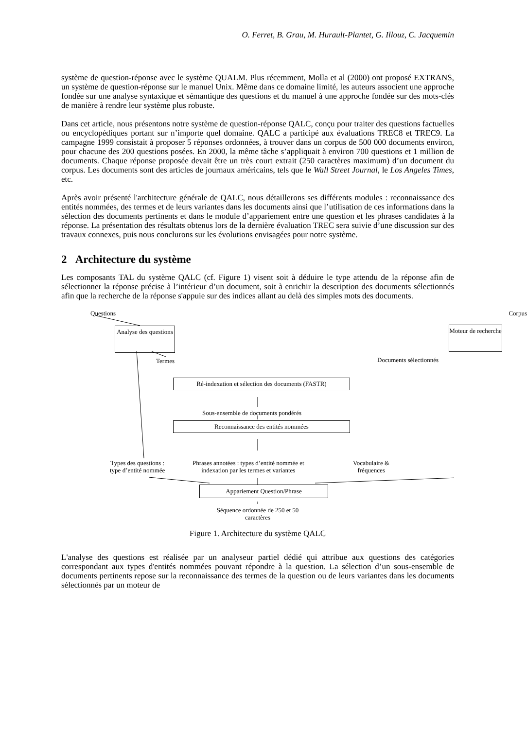O. Ferret, B. Grau, M. Hurault-Plantet, G. Illouz, C. Jacquemin
système de question-réponse avec le système QUALM. Plus récemment, Molla et al (2000) ont proposé EXTRANS, un système de question-réponse sur le manuel Unix. Même dans ce domaine limité, les auteurs associent une approche fondée sur une analyse syntaxique et sémantique des questions et du manuel à une approche fondée sur des mots-clés de manière à rendre leur système plus robuste.
Dans cet article, nous présentons notre système de question-réponse QALC, conçu pour traiter des questions factuelles ou encyclopédiques portant sur n’importe quel domaine. QALC a participé aux évaluations TREC8 et TREC9. La campagne 1999 consistait à proposer 5 réponses ordonnées, à trouver dans un corpus de 500 000 documents environ, pour chacune des 200 questions posées. En 2000, la même tâche s’appliquait à environ 700 questions et 1 million de documents. Chaque réponse proposée devait être un très court extrait (250 caractères maximum) d’un document du corpus. Les documents sont des articles de journaux américains, tels que le Wall Street Journal, le Los Angeles Times, etc.
Après avoir présenté l'architecture générale de QALC, nous détaillerons ses différents modules : reconnaissance des entités nommées, des termes et de leurs variantes dans les documents ainsi que l’utilisation de ces informations dans la sélection des documents pertinents et dans le module d’appariement entre une question et les phrases candidates à la réponse. La présentation des résultats obtenus lors de la dernière évaluation TREC sera suivie d’une discussion sur des travaux connexes, puis nous conclurons sur les évolutions envisagées pour notre système.
2 Architecture du système
Les composants TAL du système QALC (cf. Figure 1) visent soit à déduire le type attendu de la réponse afin de sélectionner la réponse précise à l’intérieur d’un document, soit à enrichir la description des documents sélectionnés afin que la recherche de la réponse s'appuie sur des indices allant au delà des simples mots des documents.
Questions Corpus
Analyse des questions
Moteur de recherche
Termes Documents sélectionnés
Ré-indexation et sélection des documents (FASTR)
Sous-ensemble de documents pondérés
Reconnaissance des entités nommées
Types des questions :
type d’entité nommée
Phrases annotées : types d’entité nommée et
indexation par les termes et variantes
Vocabulaire &
fréquences
Appariement Question/Phrase
Séquence ordonnée de 250 et 50
caractères
Figure 1. Architecture du système QALC
L'analyse des questions est réalisée par un analyseur partiel dédié qui attribue aux questions des catégories correspondant aux types d'entités nommées pouvant répondre à la question. La sélection d’un sous-ensemble de documents pertinents repose sur la reconnaissance des termes de la question ou de leurs variantes dans les documents sélectionnés par un moteur de